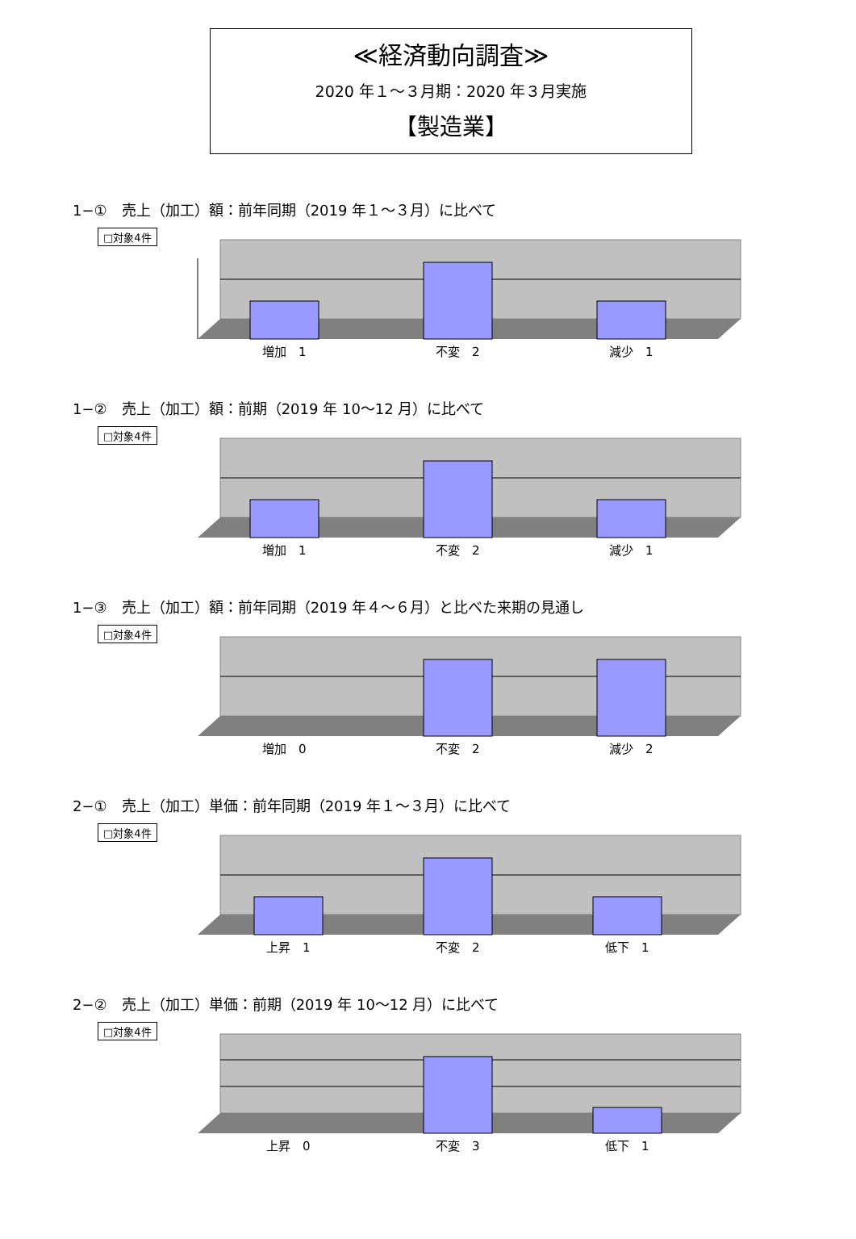≪経済動向調査≫
2020 年１～３月期：2020 年３月実施
【製造業】
1−①　売上（加工）額：前年同期（2019 年１～３月）に比べて
□対象4件
増加　1 不変　2 減少　1
1−②　売上（加工）額：前期（2019 年 10～12 月）に比べて
□対象4件
増加　1 不変　2 減少　1
1−③　売上（加工）額：前年同期（2019 年４～６月）と比べた来期の見通し
□対象4件
増加　0 不変　2 減少　2
2−①　売上（加工）単価：前年同期（2019 年１～３月）に比べて
□対象4件
上昇　1 不変　2 低下　1
2−②　売上（加工）単価：前期（2019 年 10～12 月）に比べて
□対象4件
上昇　0 不変　3 低下　1